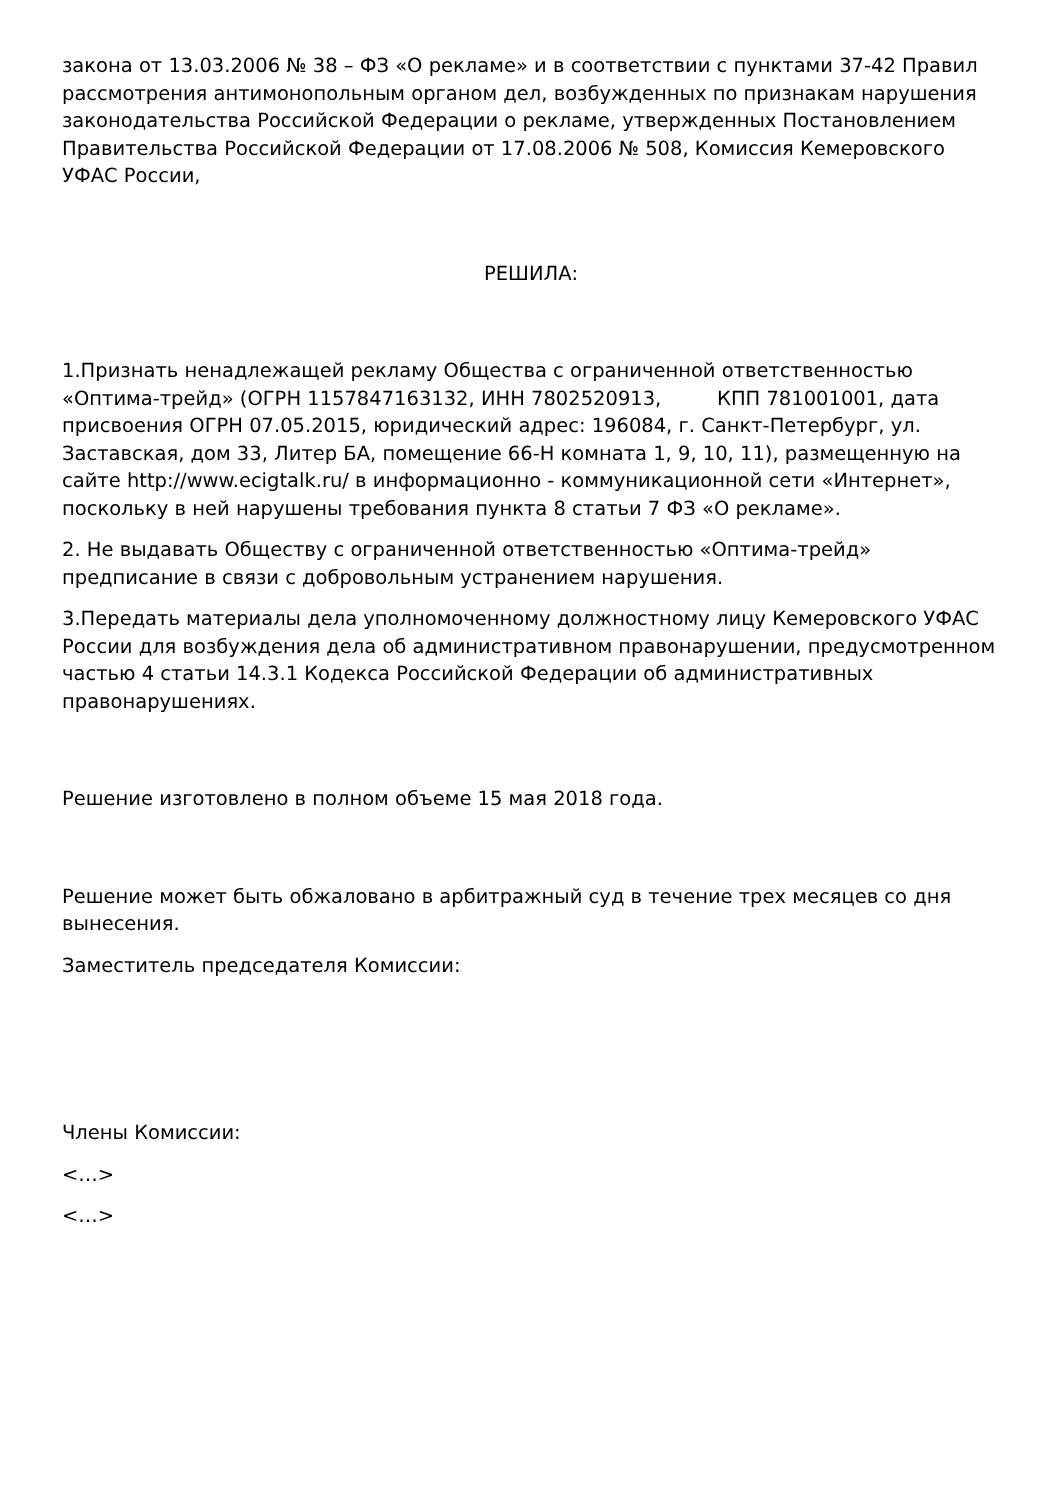закона от 13.03.2006 № 38 – ФЗ «О рекламе» и в соответствии с пунктами 37-42 Правил рассмотрения антимонопольным органом дел, возбужденных по признакам нарушения законодательства Российской Федерации о рекламе, утвержденных Постановлением Правительства Российской Федерации от 17.08.2006 № 508, Комиссия Кемеровского УФАС России,
РЕШИЛА:
1.Признать ненадлежащей рекламу Общества с ограниченной ответственностью «Оптима-трейд» (ОГРН 1157847163132, ИНН 7802520913, КПП 781001001, дата присвоения ОГРН 07.05.2015, юридический адрес: 196084, г. Санкт-Петербург, ул. Заставская, дом 33, Литер БА, помещение 66-Н комната 1, 9, 10, 11), размещенную на сайте http://www.ecigtalk.ru/ в информационно - коммуникационной сети «Интернет», поскольку в ней нарушены требования пункта 8 статьи 7 ФЗ «О рекламе».
2. Не выдавать Обществу с ограниченной ответственностью «Оптима-трейд» предписание в связи с добровольным устранением нарушения.
3.Передать материалы дела уполномоченному должностному лицу Кемеровского УФАС России для возбуждения дела об административном правонарушении, предусмотренном частью 4 статьи 14.3.1 Кодекса Российской Федерации об административных правонарушениях.
Решение изготовлено в полном объеме 15 мая 2018 года.
Решение может быть обжаловано в арбитражный суд в течение трех месяцев со дня вынесения.
Заместитель председателя Комиссии:
Члены Комиссии:
<…>
<…>